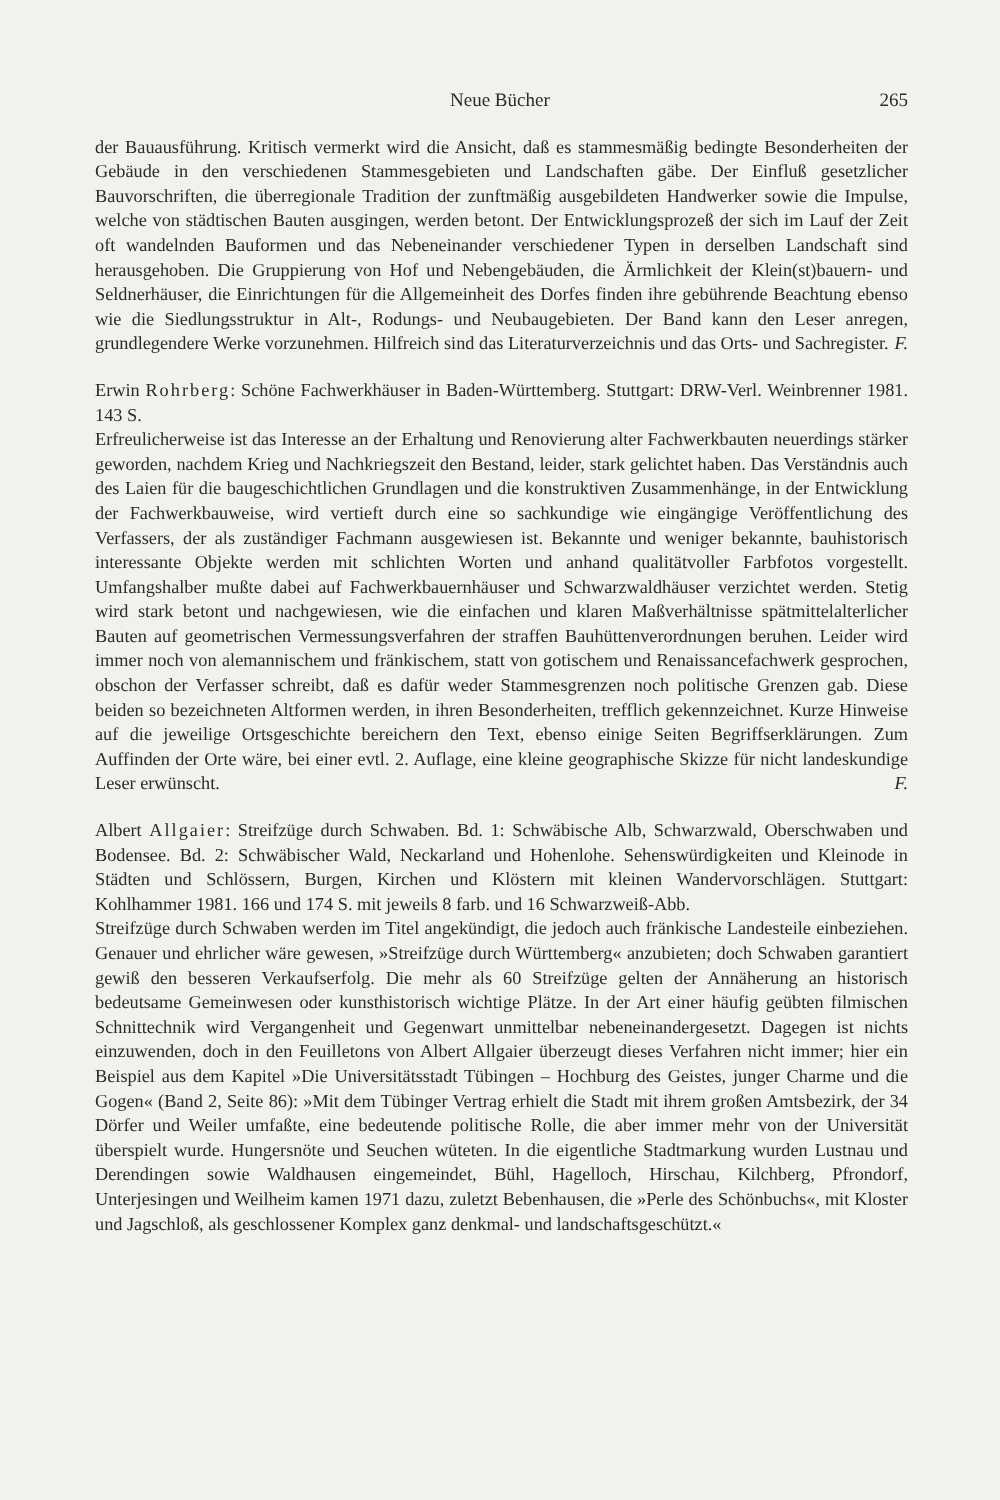Neue Bücher 265
der Bauausführung. Kritisch vermerkt wird die Ansicht, daß es stammesmäßig bedingte Besonderheiten der Gebäude in den verschiedenen Stammesgebieten und Landschaften gäbe. Der Einfluß gesetzlicher Bauvorschriften, die überregionale Tradition der zunftmäßig ausgebildeten Handwerker sowie die Impulse, welche von städtischen Bauten ausgingen, werden betont. Der Entwicklungsprozeß der sich im Lauf der Zeit oft wandelnden Bauformen und das Nebeneinander verschiedener Typen in derselben Landschaft sind herausgehoben. Die Gruppierung von Hof und Nebengebäuden, die Ärmlichkeit der Klein(st)bauern- und Seldnerhäuser, die Einrichtungen für die Allgemeinheit des Dorfes finden ihre gebührende Beachtung ebenso wie die Siedlungsstruktur in Alt-, Rodungs- und Neubaugebieten. Der Band kann den Leser anregen, grundlegendere Werke vorzunehmen. Hilfreich sind das Literaturverzeichnis und das Orts- und Sachregister. F.
Erwin Rohrberg: Schöne Fachwerkhäuser in Baden-Württemberg. Stuttgart: DRW-Verl. Weinbrenner 1981. 143 S.
Erfreulicherweise ist das Interesse an der Erhaltung und Renovierung alter Fachwerkbauten neuerdings stärker geworden, nachdem Krieg und Nachkriegszeit den Bestand, leider, stark gelichtet haben. Das Verständnis auch des Laien für die baugeschichtlichen Grundlagen und die konstruktiven Zusammenhänge, in der Entwicklung der Fachwerkbauweise, wird vertieft durch eine so sachkundige wie eingängige Veröffentlichung des Verfassers, der als zuständiger Fachmann ausgewiesen ist. Bekannte und weniger bekannte, bauhistorisch interessante Objekte werden mit schlichten Worten und anhand qualitätvoller Farbfotos vorgestellt. Umfangshalber mußte dabei auf Fachwerkbauernhäuser und Schwarzwaldhäuser verzichtet werden. Stetig wird stark betont und nachgewiesen, wie die einfachen und klaren Maßverhältnisse spätmittelalterlicher Bauten auf geometrischen Vermessungsverfahren der straffen Bauhüttenverordnungen beruhen. Leider wird immer noch von alemannischem und fränkischem, statt von gotischem und Renaissancefachwerk gesprochen, obschon der Verfasser schreibt, daß es dafür weder Stammesgrenzen noch politische Grenzen gab. Diese beiden so bezeichneten Altformen werden, in ihren Besonderheiten, trefflich gekennzeichnet. Kurze Hinweise auf die jeweilige Ortsgeschichte bereichern den Text, ebenso einige Seiten Begriffserklärungen. Zum Auffinden der Orte wäre, bei einer evtl. 2. Auflage, eine kleine geographische Skizze für nicht landeskundige Leser erwünscht. F.
Albert Allgaier: Streifzüge durch Schwaben. Bd. 1: Schwäbische Alb, Schwarzwald, Oberschwaben und Bodensee. Bd. 2: Schwäbischer Wald, Neckarland und Hohenlohe. Sehenswürdigkeiten und Kleinode in Städten und Schlössern, Burgen, Kirchen und Klöstern mit kleinen Wandervorschlägen. Stuttgart: Kohlhammer 1981. 166 und 174 S. mit jeweils 8 farb. und 16 Schwarzweiß-Abb.
Streifzüge durch Schwaben werden im Titel angekündigt, die jedoch auch fränkische Landesteile einbeziehen. Genauer und ehrlicher wäre gewesen, »Streifzüge durch Württemberg« anzubieten; doch Schwaben garantiert gewiß den besseren Verkaufserfolg. Die mehr als 60 Streifzüge gelten der Annäherung an historisch bedeutsame Gemeinwesen oder kunsthistorisch wichtige Plätze. In der Art einer häufig geübten filmischen Schnittechnik wird Vergangenheit und Gegenwart unmittelbar nebeneinandergesetzt. Dagegen ist nichts einzuwenden, doch in den Feuilletons von Albert Allgaier überzeugt dieses Verfahren nicht immer; hier ein Beispiel aus dem Kapitel »Die Universitätsstadt Tübingen – Hochburg des Geistes, junger Charme und die Gogen« (Band 2, Seite 86): »Mit dem Tübinger Vertrag erhielt die Stadt mit ihrem großen Amtsbezirk, der 34 Dörfer und Weiler umfaßte, eine bedeutende politische Rolle, die aber immer mehr von der Universität überspielt wurde. Hungersnöte und Seuchen wüteten. In die eigentliche Stadtmarkung wurden Lustnau und Derendingen sowie Waldhausen eingemeindet, Bühl, Hagelloch, Hirschau, Kilchberg, Pfrondorf, Unterjesingen und Weilheim kamen 1971 dazu, zuletzt Bebenhausen, die »Perle des Schönbuchs«, mit Kloster und Jagschloß, als geschlossener Komplex ganz denkmal- und landschaftsgeschützt.«